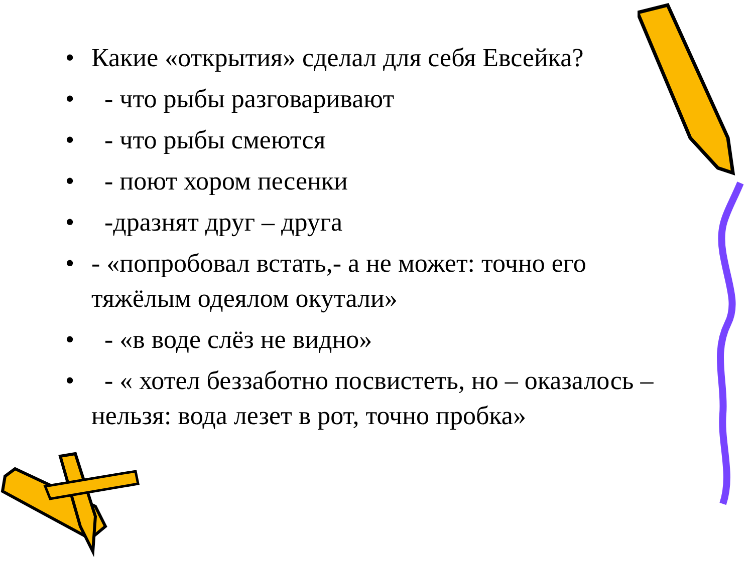• Какие «открытия» сделал для себя Евсейка?
• - что рыбы разговаривают
• - что рыбы смеются
• - поют хором песенки
• -дразнят друг – друга
• - «попробовал встать,- а не может: точно его тяжёлым одеялом окутали»
• - «в воде слёз не видно»
• - « хотел беззаботно посвистеть, но – оказалось – нельзя: вода лезет в рот, точно пробка»